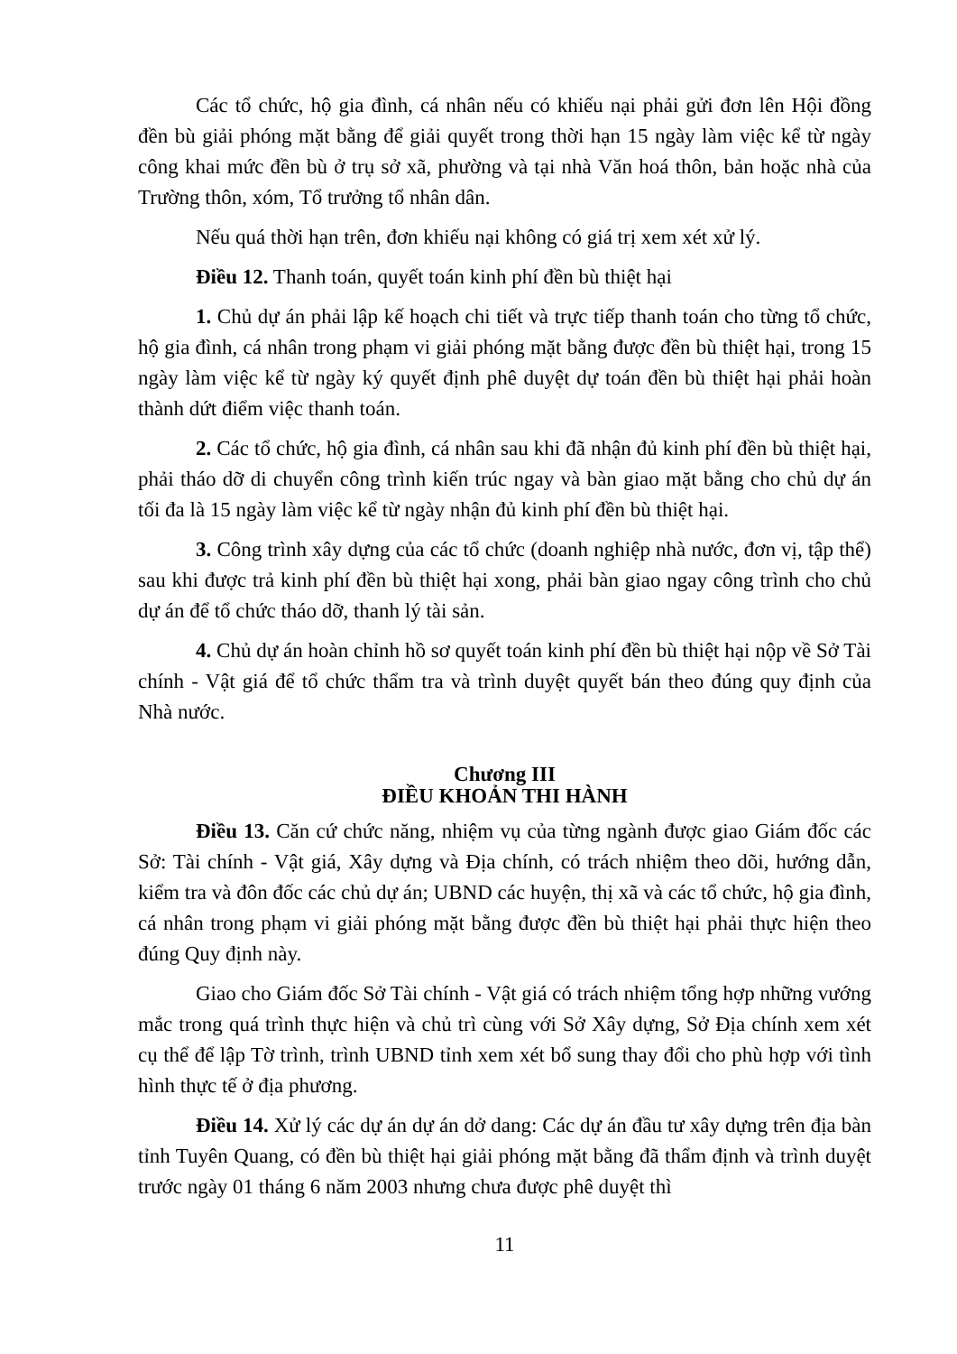Các tổ chức, hộ gia đình, cá nhân nếu có khiếu nại phải gửi đơn lên Hội đồng đền bù giải phóng mặt bằng để giải quyết trong thời hạn 15 ngày làm việc kể từ ngày công khai mức đền bù ở trụ sở xã, phường và tại nhà Văn hoá thôn, bản hoặc nhà của Trường thôn, xóm, Tổ trưởng tổ nhân dân.
Nếu quá thời hạn trên, đơn khiếu nại không có giá trị xem xét xử lý.
Điều 12. Thanh toán, quyết toán kinh phí đền bù thiệt hại
1. Chủ dự án phải lập kế hoạch chi tiết và trực tiếp thanh toán cho từng tổ chức, hộ gia đình, cá nhân trong phạm vi giải phóng mặt bằng được đền bù thiệt hại, trong 15 ngày làm việc kể từ ngày ký quyết định phê duyệt dự toán đền bù thiệt hại phải hoàn thành dứt điểm việc thanh toán.
2. Các tổ chức, hộ gia đình, cá nhân sau khi đã nhận đủ kinh phí đền bù thiệt hại, phải tháo dỡ di chuyển công trình kiến trúc ngay và bàn giao mặt bằng cho chủ dự án tối đa là 15 ngày làm việc kể từ ngày nhận đủ kinh phí đền bù thiệt hại.
3. Công trình xây dựng của các tổ chức (doanh nghiệp nhà nước, đơn vị, tập thể) sau khi được trả kinh phí đền bù thiệt hại xong, phải bàn giao ngay công trình cho chủ dự án để tổ chức tháo dỡ, thanh lý tài sản.
4. Chủ dự án hoàn chỉnh hồ sơ quyết toán kinh phí đền bù thiệt hại nộp về Sở Tài chính - Vật giá để tổ chức thẩm tra và trình duyệt quyết bán theo đúng quy định của Nhà nước.
Chương III
ĐIỀU KHOẢN THI HÀNH
Điều 13. Căn cứ chức năng, nhiệm vụ của từng ngành được giao Giám đốc các Sở: Tài chính - Vật giá, Xây dựng và Địa chính, có trách nhiệm theo dõi, hướng dẫn, kiểm tra và đôn đốc các chủ dự án; UBND các huyện, thị xã và các tổ chức, hộ gia đình, cá nhân trong phạm vi giải phóng mặt bằng được đền bù thiệt hại phải thực hiện theo đúng Quy định này.
Giao cho Giám đốc Sở Tài chính - Vật giá có trách nhiệm tổng hợp những vướng mắc trong quá trình thực hiện và chủ trì cùng với Sở Xây dựng, Sở Địa chính xem xét cụ thể để lập Tờ trình, trình UBND tỉnh xem xét bổ sung thay đổi cho phù hợp với tình hình thực tế ở địa phương.
Điều 14. Xử lý các dự án dự án dở dang: Các dự án đầu tư xây dựng trên địa bàn tỉnh Tuyên Quang, có đền bù thiệt hại giải phóng mặt bằng đã thẩm định và trình duyệt trước ngày 01 tháng 6 năm 2003 nhưng chưa được phê duyệt thì
11